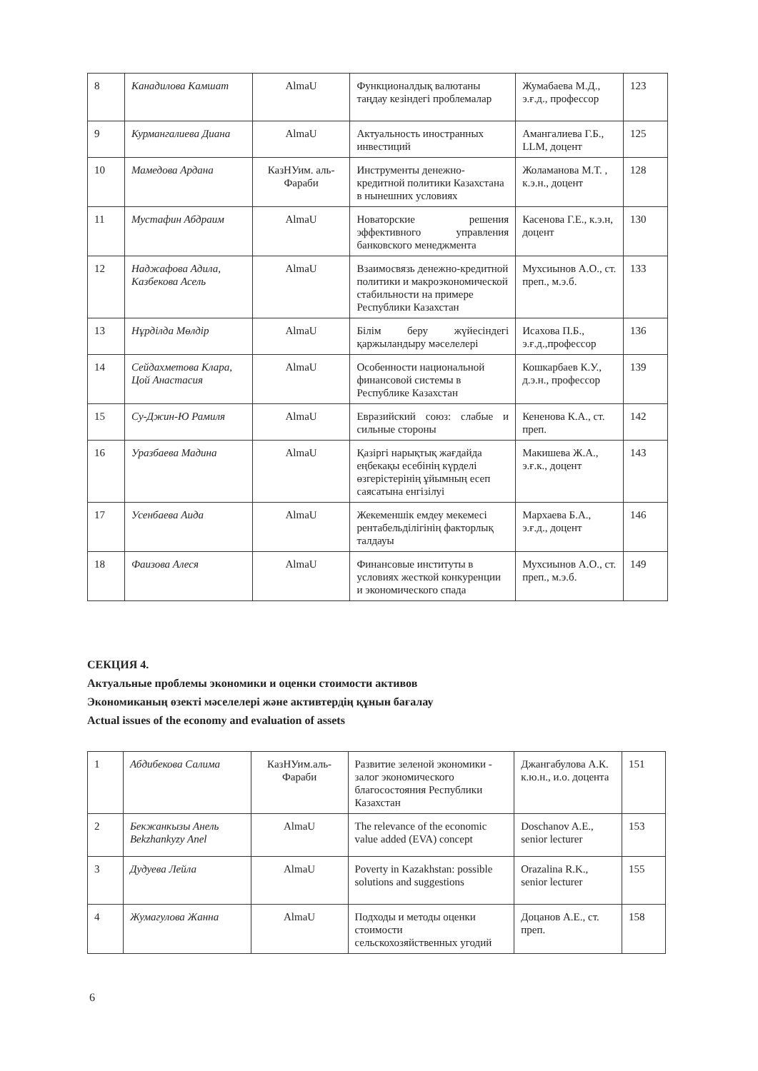| 8 | Канадилова Камшат | AlmaU | Функционалдық валютаны таңдау кезіндегі проблемалар | Жумабаева М.Д., э.ғ.д., профессор | 123 |
| 9 | Курмангалиева Диана | AlmaU | Актуальность иностранных инвестиций | Амангалиева Г.Б., LLM, доцент | 125 |
| 10 | Мамедова Ардана | КазНУим. аль-Фараби | Инструменты денежно-кредитной политики Казахстана в нынешних условиях | Жоламанова М.Т. , к.э.н., доцент | 128 |
| 11 | Мустафин Абдраим | AlmaU | Новаторские решения эффективного управления банковского менеджмента | Касенова Г.Е., к.э.н, доцент | 130 |
| 12 | Наджафова Адила, Казбекова Асель | AlmaU | Взаимосвязь денежно-кредитной политики и макроэкономической стабильности на примере Республики Казахстан | Мухсиынов А.О., ст. преп., м.э.б. | 133 |
| 13 | Нұрділда Мөлдір | AlmaU | Білім беру жүйесіндегі қаржыландыру мәселелері | Исахова П.Б., э.ғ.д.,профессор | 136 |
| 14 | Сейдахметова Клара, Цой Анастасия | AlmaU | Особенности национальной финансовой системы в Республике Казахстан | Кошкарбаев К.У., д.э.н., профессор | 139 |
| 15 | Су-Джин-Ю Рамиля | AlmaU | Евразийский союз: слабые и сильные стороны | Кененова К.А., ст. преп. | 142 |
| 16 | Уразбаева Мадина | AlmaU | Қазіргі нарықтық жағдайда еңбекақы есебінің күрделі өзгерістерінің ұйымның есеп саясатына енгізілуі | Макишева Ж.А., э.ғ.к., доцент | 143 |
| 17 | Усенбаева Аида | AlmaU | Жекеменшік емдеу мекемесі рентабельділігінің факторлық талдауы | Мархаева Б.А., э.ғ.д., доцент | 146 |
| 18 | Фаизова Алеся | AlmaU | Финансовые институты в условиях жесткой конкуренции и экономического спада | Мухсиынов А.О., ст. преп., м.э.б. | 149 |
СЕКЦИЯ 4.
Актуальные проблемы экономики и оценки стоимости активов
Экономиканың өзекті мәселелері және активтердің құнын бағалау
Actual issues of the economy and evaluation of assets
| 1 | Абдибекова Салима | КазНУим.аль-Фараби | Развитие зеленой экономики - залог экономического благосостояния Республики Казахстан | Джангабулова А.К. к.ю.н., и.о. доцента | 151 |
| 2 | Бекжанкызы Анель Bekzhankyzy Anel | AlmaU | The relevance of the economic value added (EVA) concept | Doschanov A.E., senior lecturer | 153 |
| 3 | Дудуева Лейла | AlmaU | Poverty in Kazakhstan: possible solutions and suggestions | Orazalina R.K., senior lecturer | 155 |
| 4 | Жумагулова Жанна | AlmaU | Подходы и методы оценки стоимости сельскохозяйственных угодий | Доцанов А.Е., ст. преп. | 158 |
6